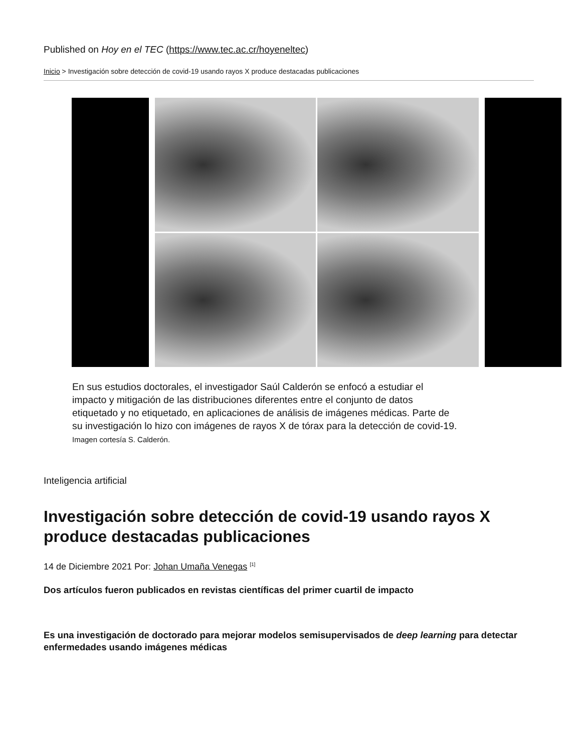Published on Hoy en el TEC (https://www.tec.ac.cr/hoyeneltec)
Inicio > Investigación sobre detección de covid-19 usando rayos X produce destacadas publicaciones
En sus estudios doctorales, el investigador Saúl Calderón se enfocó a estudiar el impacto y mitigación de las distribuciones diferentes entre el conjunto de datos etiquetado y no etiquetado, en aplicaciones de análisis de imágenes médicas. Parte de su investigación lo hizo con imágenes de rayos X de tórax para la detección de covid-19. Imagen cortesía S. Calderón.
Inteligencia artificial
Investigación sobre detección de covid-19 usando rayos X produce destacadas publicaciones
14 de Diciembre 2021 Por: Johan Umaña Venegas <sup>[1]</sup>
Dos artículos fueron publicados en revistas científicas del primer cuartil de impacto
Es una investigación de doctorado para mejorar modelos semisupervisados de deep learning para detectar enfermedades usando imágenes médicas